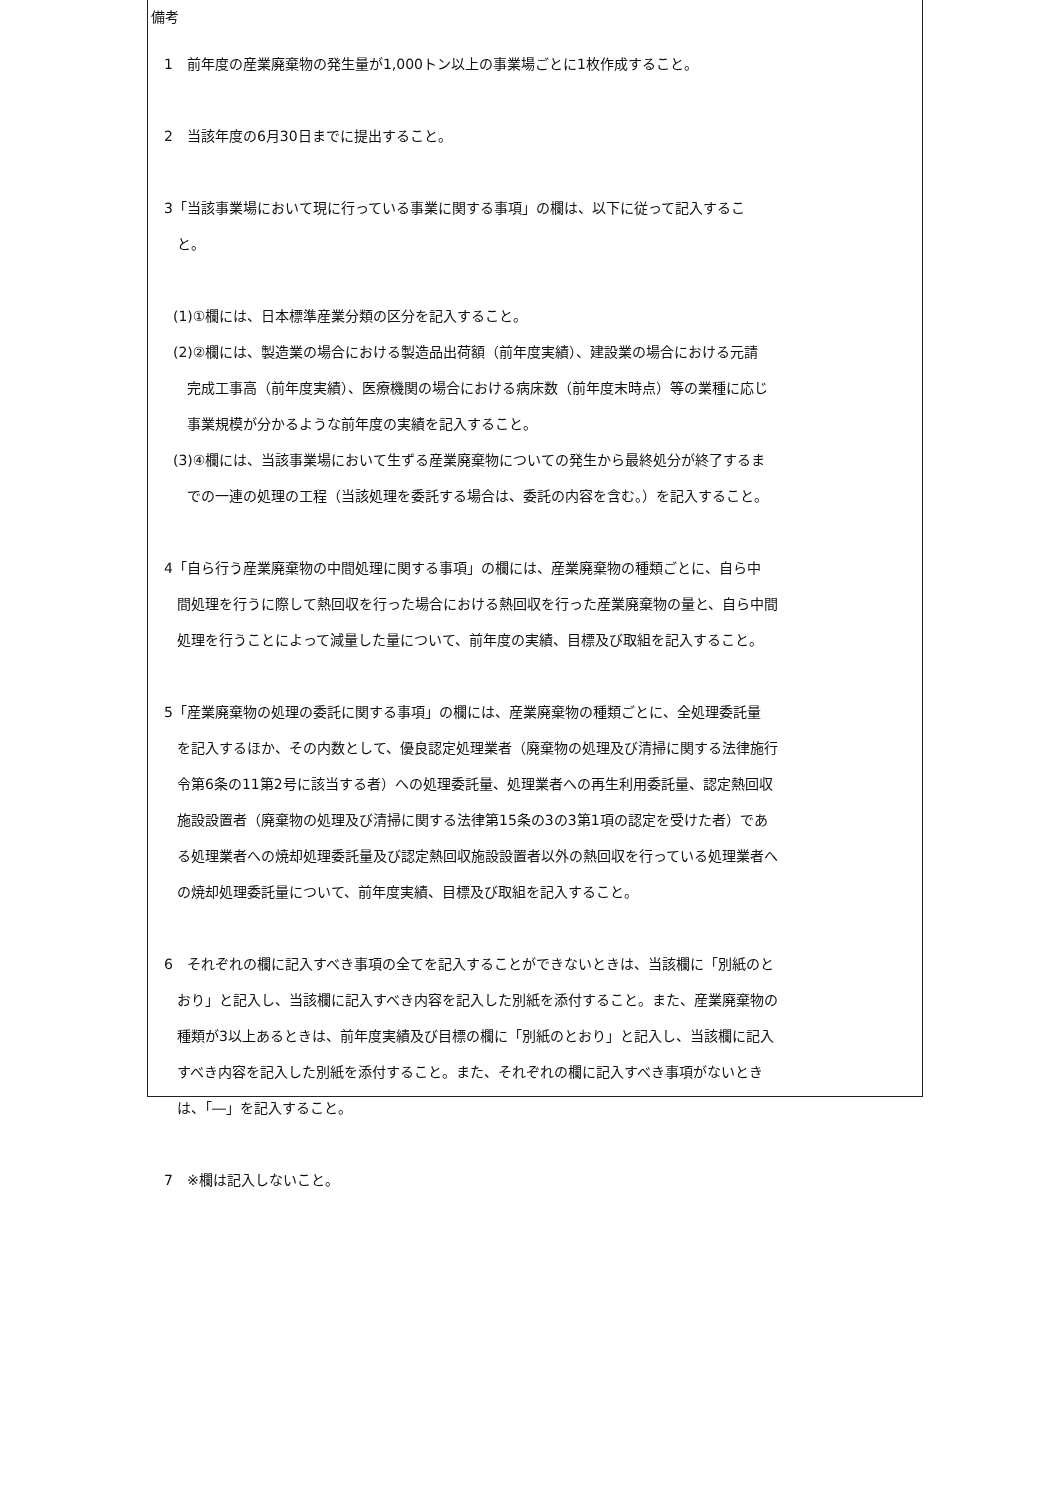備考
1　前年度の産業廃棄物の発生量が1,000トン以上の事業場ごとに1枚作成すること。
2　当該年度の6月30日までに提出すること。
3「当該事業場において現に行っている事業に関する事項」の欄は、以下に従って記入するこ
と。
(1)①欄には、日本標準産業分類の区分を記入すること。
(2)②欄には、製造業の場合における製造品出荷額（前年度実績）、建設業の場合における元請
完成工事高（前年度実績）、医療機関の場合における病床数（前年度末時点）等の業種に応じ
事業規模が分かるような前年度の実績を記入すること。
(3)④欄には、当該事業場において生ずる産業廃棄物についての発生から最終処分が終了するま
での一連の処理の工程（当該処理を委託する場合は、委託の内容を含む。）を記入すること。
4「自ら行う産業廃棄物の中間処理に関する事項」の欄には、産業廃棄物の種類ごとに、自ら中
間処理を行うに際して熱回収を行った場合における熱回収を行った産業廃棄物の量と、自ら中間
処理を行うことによって減量した量について、前年度の実績、目標及び取組を記入すること。
5「産業廃棄物の処理の委託に関する事項」の欄には、産業廃棄物の種類ごとに、全処理委託量
を記入するほか、その内数として、優良認定処理業者（廃棄物の処理及び清掃に関する法律施行
令第6条の11第2号に該当する者）への処理委託量、処理業者への再生利用委託量、認定熱回収
施設設置者（廃棄物の処理及び清掃に関する法律第15条の3の3第1項の認定を受けた者）であ
る処理業者への焼却処理委託量及び認定熱回収施設設置者以外の熱回収を行っている処理業者へ
の焼却処理委託量について、前年度実績、目標及び取組を記入すること。
6　それぞれの欄に記入すべき事項の全てを記入することができないときは、当該欄に「別紙のと
おり」と記入し、当該欄に記入すべき内容を記入した別紙を添付すること。また、産業廃棄物の
種類が3以上あるときは、前年度実績及び目標の欄に「別紙のとおり」と記入し、当該欄に記入
すべき内容を記入した別紙を添付すること。また、それぞれの欄に記入すべき事項がないとき
は、「―」を記入すること。
7　※欄は記入しないこと。